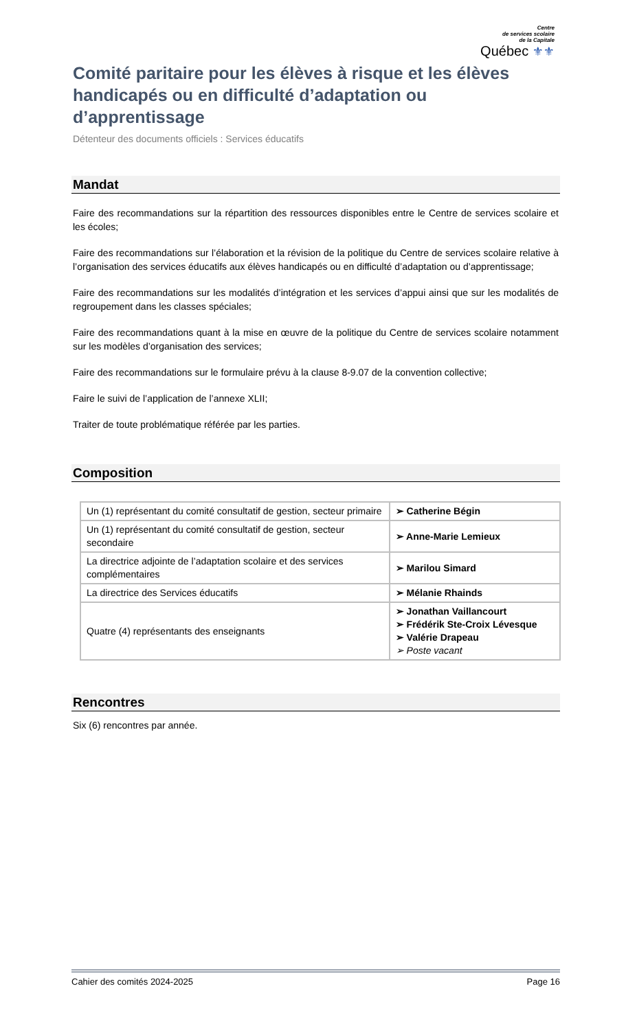Centre
de services scolaire
de la Capitale
Québec ⚜⚜
Comité paritaire pour les élèves à risque et les élèves handicapés ou en difficulté d’adaptation ou d’apprentissage
Détenteur des documents officiels : Services éducatifs
Mandat
Faire des recommandations sur la répartition des ressources disponibles entre le Centre de services scolaire et les écoles;
Faire des recommandations sur l’élaboration et la révision de la politique du Centre de services scolaire relative à l’organisation des services éducatifs aux élèves handicapés ou en difficulté d’adaptation ou d’apprentissage;
Faire des recommandations sur les modalités d’intégration et les services d’appui ainsi que sur les modalités de regroupement dans les classes spéciales;
Faire des recommandations quant à la mise en œuvre de la politique du Centre de services scolaire notamment sur les modèles d’organisation des services;
Faire des recommandations sur le formulaire prévu à la clause 8-9.07 de la convention collective;
Faire le suivi de l’application de l’annexe XLII;
Traiter de toute problématique référée par les parties.
Composition
| Un (1) représentant du comité consultatif de gestion, secteur primaire | ➢ Catherine Bégin |
| Un (1) représentant du comité consultatif de gestion, secteur secondaire | ➢ Anne-Marie Lemieux |
| La directrice adjointe de l’adaptation scolaire et des services complémentaires | ➢ Marilou Simard |
| La directrice des Services éducatifs | ➢ Mélanie Rhainds |
| Quatre (4) représentants des enseignants | ➢ Jonathan Vaillancourt ➢ Frédérik Ste-Croix Lévesque ➢ Valérie Drapeau ➢ Poste vacant |
Rencontres
Six (6) rencontres par année.
Cahier des comités 2024-2025 Page 16